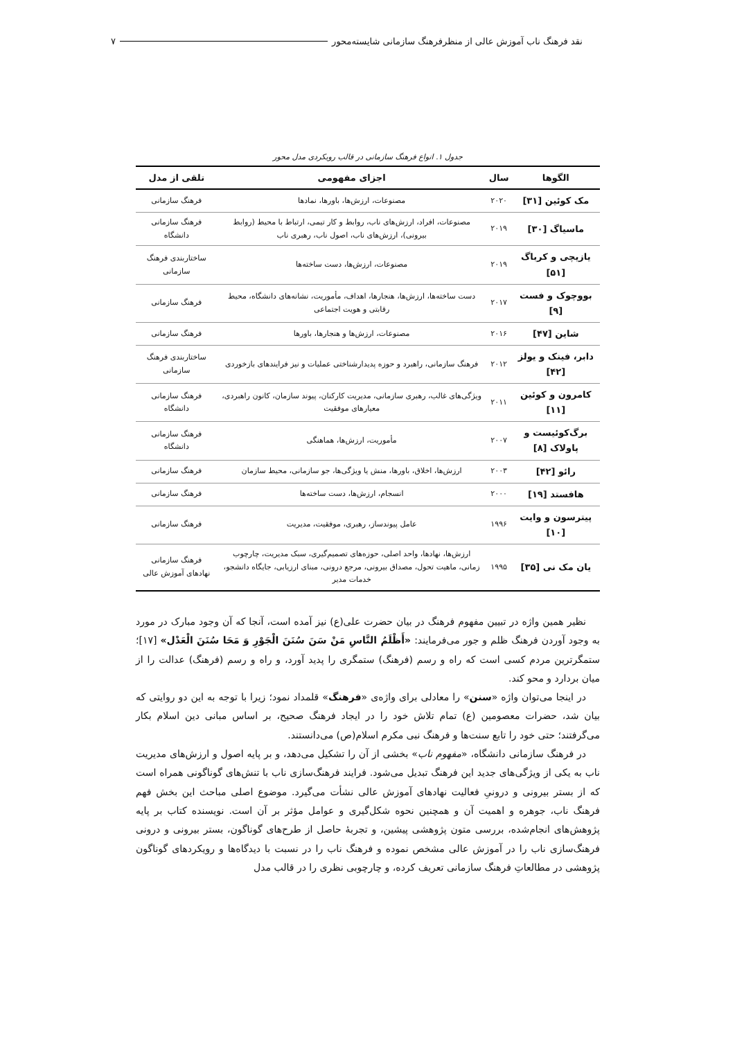نقد فرهنگ ناب آموزش عالی از منظرفرهنگ سازمانی شایسته‌محور ۷
جدول ۱. انواع فرهنگ سازمانی در قالب رویکردی مدل محور
| الگوها | سال | اجزای مفهومی | تلقی از مدل |
| --- | --- | --- | --- |
| مک کوئین [۳۱] | ۲۰۲۰ | مصنوعات، ارزش‌ها، باورها، نمادها | فرهنگ سازمانی |
| ماسیاگ [۳۰] | ۲۰۱۹ | مصنوعات، افراد، ارزش‌های ناب، روابط و کار تیمی، ارتباط با محیط (روابط بیرونی)، ارزش‌های ناب، اصول ناب، رهبری ناب | فرهنگ سازمانی دانشگاه |
| یازیچی و کرباگ [۵۱] | ۲۰۱۹ | مصنوعات، ارزش‌ها، دست ساخته‌ها | ساختاربندی فرهنگ سازمانی |
| بووچوک و فست [۹] | ۲۰۱۷ | دست ساخته‌ها، ارزش‌ها، هنجارها، اهداف، مأموریت، نشانه‌های دانشگاه، محیط رقابتی و هویت اجتماعی | فرهنگ سازمانی |
| شاین [۴۷] | ۲۰۱۶ | مصنوعات، ارزش‌ها و هنجارها، باورها | فرهنگ سازمانی |
| دابر، فینک و یولز [۴۲] | ۲۰۱۲ | فرهنگ سازمانی، راهبرد و حوزه پدیدارشناختی عملیات و نیز فرایندهای بازخوردی | ساختاربندی فرهنگ سازمانی |
| کامرون و کوئین [۱۱] | ۲۰۱۱ | ویژگی‌های غالب، رهبری سازمانی، مدیریت کارکنان، پیوند سازمان، کانون راهبردی، معیارهای موفقیت | فرهنگ سازمانی دانشگاه |
| برگ‌کوئیست و پاولاک [۸] | ۲۰۰۷ | مأموریت، ارزش‌ها، هماهنگی | فرهنگ سازمانی دانشگاه |
| رائو [۴۲] | ۲۰۰۳ | ارزش‌ها، اخلاق، باورها، منش یا ویژگی‌ها، جو سازمانی، محیط سازمان | فرهنگ سازمانی |
| هافستد [۱۹] | ۲۰۰۰ | انسجام، ارزش‌ها، دست ساخته‌ها | فرهنگ سازمانی |
| پیترسون و وایت [۱۰] | ۱۹۹۶ | عامل پیوندساز، رهبری، موفقیت، مدیریت | فرهنگ سازمانی |
| یان مک نی [۳۵] | ۱۹۹۵ | ارزش‌ها، نهادها، واحد اصلی، حوزه‌های تصمیم‌گیری، سبک مدیریت، چارچوب زمانی، ماهیت تحول، مصداق بیرونی، مرجع درونی، مبنای ارزیابی، جایگاه دانشجو، خدمات مدیر | فرهنگ سازمانی نهادهای آموزش عالی |
نظیر همین واژه در تبیین مفهوم فرهنگ در بیان حضرت علی(ع) نیز آمده است، آنجا که آن وجود مبارک در مورد به وجود آوردن فرهنگ ظلم و جور می‌فرمایند: «أَظْلَمُ النَّاسِ مَنْ سَنَ سُنَنَ الْجَوْرِ وَ مَحَا سُنَنَ الْعَدْل» [۱۷]؛ ستمگرترین مردم کسی است که راه و رسم (فرهنگ) ستمگری را پدید آورد، و راه و رسم (فرهنگ) عدالت را از میان بردارد و محو کند.
در اینجا می‌توان واژه «سنن» را معادلی برای واژه‌ی «فرهنگ» قلمداد نمود؛ زیرا با توجه به این دو روایتی که بیان شد، حضرات معصومین (ع) تمام تلاش خود را در ایجاد فرهنگ صحیح، بر اساس مبانی دین اسلام بکار می‌گرفتند؛ حتی خود را تابع سنت‌ها و فرهنگ نبی مکرم اسلام(ص) می‌دانستند.
در فرهنگ سازمانی دانشگاه، «مفهوم ناب» بخشی از آن را تشکیل می‌دهد، و بر پایه اصول و ارزش‌های مدیریت ناب به یکی از ویژگی‌های جدید این فرهنگ تبدیل می‌شود. فرایند فرهنگ‌سازی ناب با تنش‌های گوناگونی همراه است که از بستر بیرونی و درونیِ فعالیت نهادهای آموزش عالی نشأت می‌گیرد. موضوع اصلی مباحث این بخش فهم فرهنگ ناب، جوهره و اهمیت آن و همچنین نحوه شکل‌گیری و عوامل مؤثر بر آن است. نویسنده کتاب بر پایه پژوهش‌های انجام‌شده، بررسی متون پژوهشی پیشین، و تجربهٔ حاصل از طرح‌های گوناگون، بستر بیرونی و درونی فرهنگ‌سازی ناب را در آموزش عالی مشخص نموده و فرهنگ ناب را در نسبت با دیدگاه‌ها و رویکردهای گوناگون پژوهشی در مطالعاتِ فرهنگ سازمانی تعریف کرده، و چارچوبی نظری را در قالب مدل